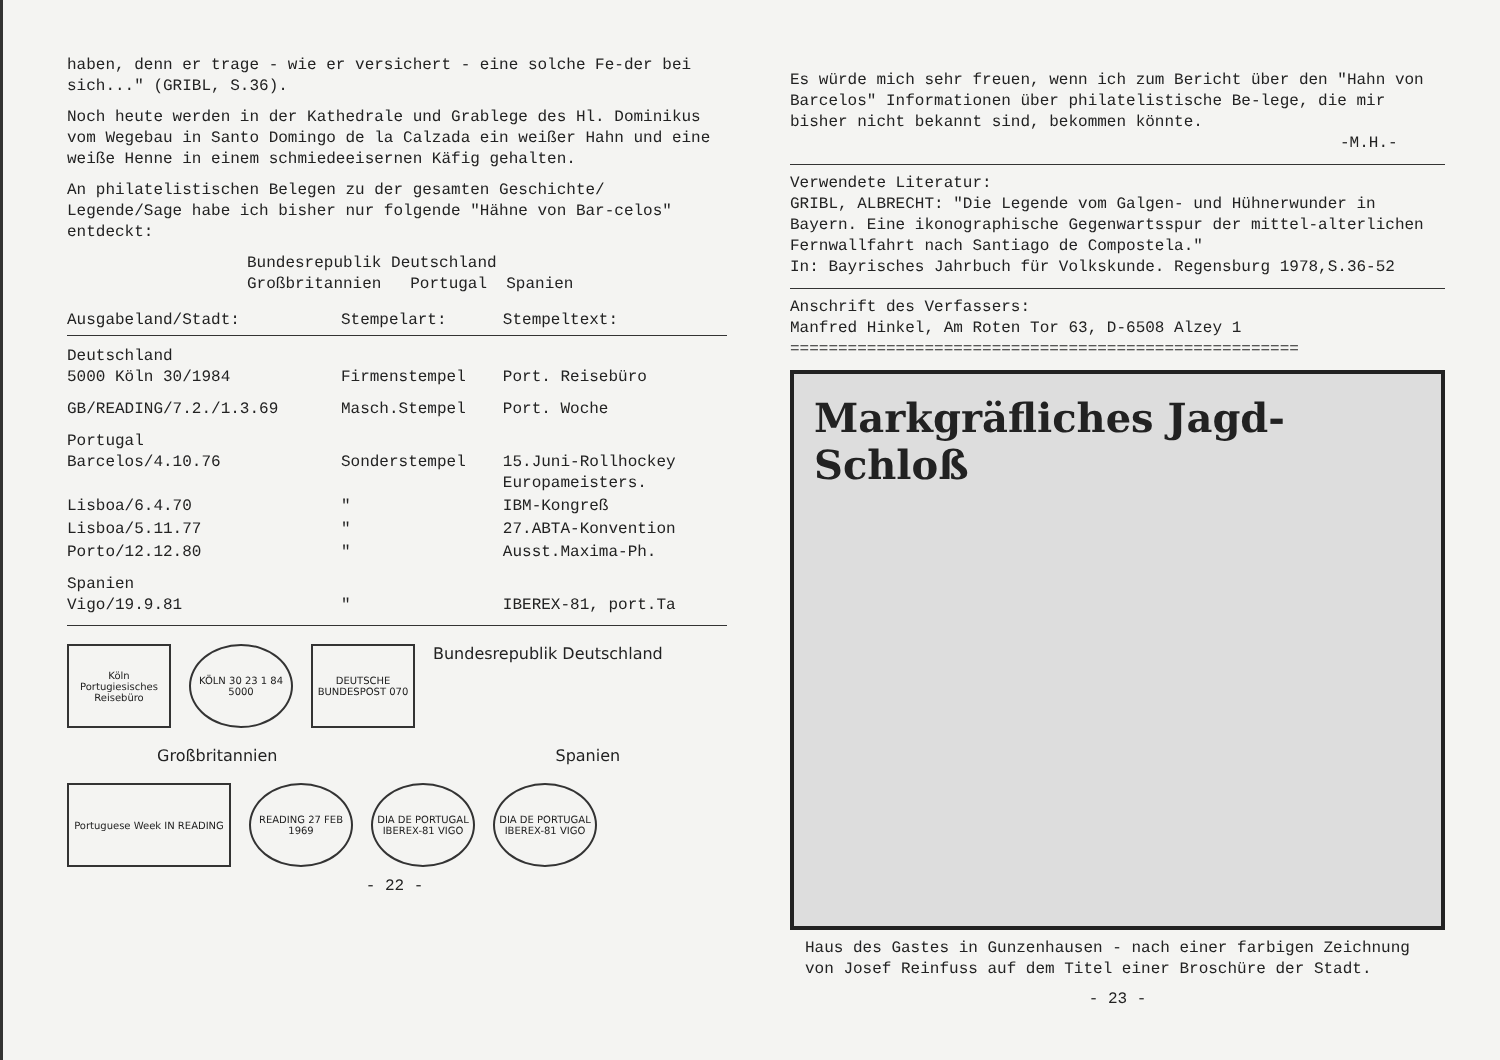haben, denn er trage - wie er versichert - eine solche Fe-der bei sich..." (GRIBL, S.36).
Noch heute werden in der Kathedrale und Grablege des Hl. Dominikus vom Wegebau in Santo Domingo de la Calzada ein weißer Hahn und eine weiße Henne in einem schmiedeeisernen Käfig gehalten.
An philatelistischen Belegen zu der gesamten Geschichte/ Legende/Sage habe ich bisher nur folgende "Hähne von Bar-celos" entdeckt:
Bundesrepublik Deutschland
Großbritannien Portugal Spanien
| Ausgabeland/Stadt: | Stempelart: | Stempeltext: |
| --- | --- | --- |
| Deutschland 5000 Köln 30/1984 | Firmenstempel | Port. Reisebüro |
| GB/READING/7.2./1.3.69 | Masch.Stempel | Port. Woche |
| Portugal Barcelos/4.10.76 | Sonderstempel | 15.Juni-Rollhockey Europameisters. |
| Lisboa/6.4.70 | " | IBM-Kongreß |
| Lisboa/5.11.77 | " | 27.ABTA-Konvention |
| Porto/12.12.80 | " | Ausst.Maxima-Ph. |
| Spanien Vigo/19.9.81 | " | IBEREX-81, port.Ta |
Köln Portugiesisches Reisebüro
KÖLN 30 23 1 84 5000
DEUTSCHE BUNDESPOST 070
Bundesrepublik Deutschland
Großbritannien
Spanien
Portuguese Week IN READING
READING 27 FEB 1969
DIA DE PORTUGAL IBEREX-81 VIGO
DIA DE PORTUGAL IBEREX-81 VIGO
- 22 -
Es würde mich sehr freuen, wenn ich zum Bericht über den "Hahn von Barcelos" Informationen über philatelistische Be-lege, die mir bisher nicht bekannt sind, bekommen könnte.
-M.H.-
Verwendete Literatur:
GRIBL, ALBRECHT: "Die Legende vom Galgen- und Hühnerwunder in Bayern. Eine ikonographische Gegenwartsspur der mittel-alterlichen Fernwallfahrt nach Santiago de Compostela."
In: Bayrisches Jahrbuch für Volkskunde. Regensburg 1978,S.36-52
Anschrift des Verfassers:
Manfred Hinkel, Am Roten Tor 63, D-6508 Alzey 1
=====================================================
Markgräfliches Jagd-Schloß
Haus des Gastes in Gunzenhausen - nach einer farbigen Zeichnung von Josef Reinfuss auf dem Titel einer Broschüre der Stadt.
- 23 -